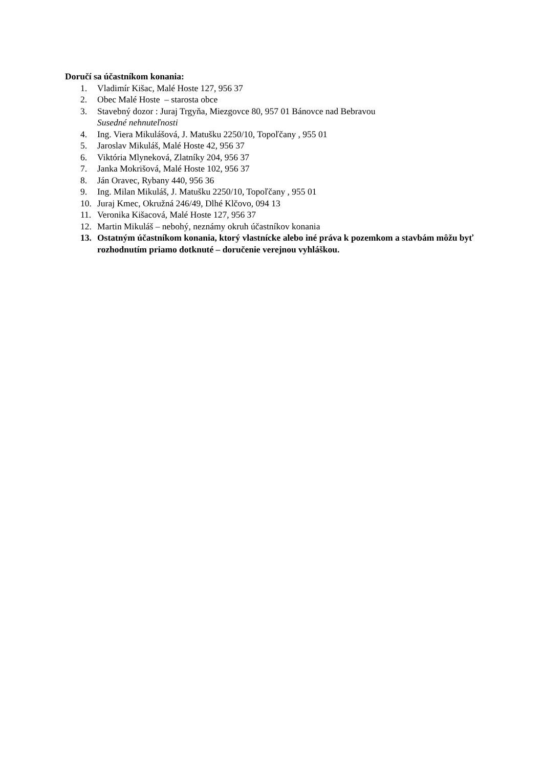Doručí sa účastníkom konania:
1. Vladimír Kišac, Malé Hoste 127, 956 37
2. Obec Malé Hoste – starosta obce
3. Stavebný dozor : Juraj Trgyňa, Miezgovce 80, 957 01 Bánovce nad Bebravou
Susedné nehnuteľnosti
4. Ing. Viera Mikulášová, J. Matušku 2250/10, Topoľčany , 955 01
5. Jaroslav Mikuláš, Malé Hoste 42, 956 37
6. Viktória Mlyneková, Zlatníky 204, 956 37
7. Janka Mokrišová, Malé Hoste 102, 956 37
8. Ján Oravec, Rybany 440, 956 36
9. Ing. Milan Mikuláš, J. Matušku 2250/10, Topoľčany , 955 01
10. Juraj Kmec, Okružná 246/49, Dlhé Klčovo, 094 13
11. Veronika Kišacová, Malé Hoste 127, 956 37
12. Martin Mikuláš – nebohý, neznámy okruh účastníkov konania
13. Ostatným účastníkom konania, ktorý vlastnícke alebo iné práva k pozemkom a stavbám môžu byť rozhodnutím priamo dotknuté – doručenie verejnou vyhláškou.